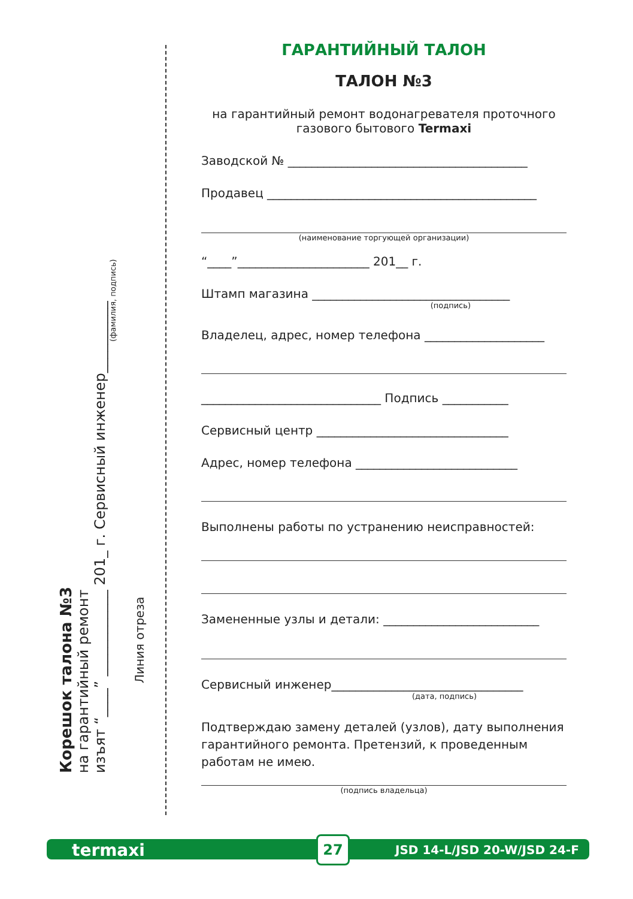Корешок талона №3
на гарантийный ремонт
изъят “____” ____________ 201_ г. Сервисный инженер__________
(фамилия, подпись)
Линия отреза
ГАРАНТИЙНЫЙ ТАЛОН
ТАЛОН №3
на гарантийный ремонт водонагревателя проточного газового бытового Termaxi
Заводской № ________________________________________
Продавец _____________________________________________
(наименование торгующей организации)
“____”______________________ 201__ г.
Штамп магазина _________________________________
(подпись)
Владелец, адрес, номер телефона ____________________
______________________________ Подпись ___________
Сервисный центр ________________________________
Адрес, номер телефона ___________________________
Выполнены работы по устранению неисправностей:
Замененные узлы и детали: __________________________
Сервисный инженер________________________________
(дата, подпись)
Подтверждаю замену деталей (узлов), дату выполнения гарантийного ремонта. Претензий, к проведенным работам не имею.
(подпись владельца)
termaxi 27 JSD 14-L/JSD 20-W/JSD 24-F